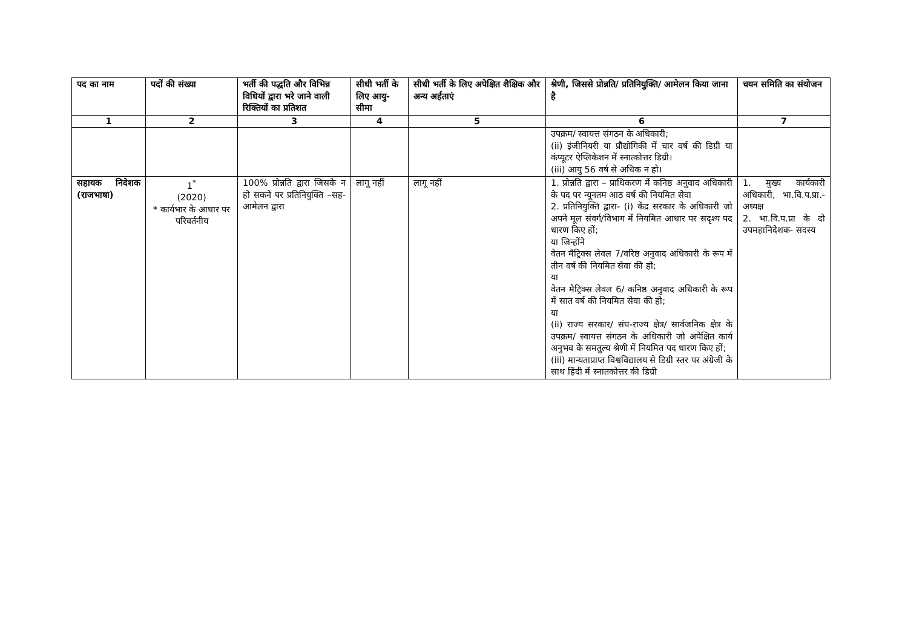| पद का नाम | पदों की संख्या | भर्ती की पद्धति और विभिन्न विधियों द्वारा भरे जाने वाली रिक्तियों का प्रतिशत | सीधी भर्ती के लिए आयु-सीमा | सीधी भर्ती के लिए अपेक्षित शैक्षिक और अन्य अर्हताएं | श्रेणी, जिससे प्रोन्नति/ प्रतिनियुक्ति/ आमेलन किया जाना है | चयन समिति का संयोजन |
| --- | --- | --- | --- | --- | --- | --- |
| 1 | 2 | 3 | 4 | 5 | 6 | 7 |
| | | | | | उपक्रम/ स्वायत्त संगठन के अधिकारी; (ii) इंजीनियरी या प्रौद्योगिकी में चार वर्ष की डिग्री या कंप्यूटर ऐप्लिकेशन में स्नात्कोत्तर डिग्री। (iii) आयु 56 वर्ष से अधिक न हो। | |
| सहायक निदेशक (राजभाषा) | 1<sup>*</sup> (2020) * कार्यभार के आधार पर परिवर्तनीय | 100% प्रोन्नति द्वारा जिसके न हो सकने पर प्रतिनियुक्ति –सह-आमेलन द्वारा | लागू नहीं | लागू नहीं | 1. प्रोन्नति द्वारा – प्राधिकरण में कनिष्ठ अनुवाद अधिकारी के पद पर न्यूनतम आठ वर्ष की नियमित सेवा 2. प्रतिनियुक्ति द्वारा- (i) केंद्र सरकार के अधिकारी जो अपने मूल संवर्ग/विभाग में नियमित आधार पर सदृश्य पद धारण किए हों; या जिन्होंने वेतन मैट्रिक्स लेवल 7/वरिष्ठ अनुवाद अधिकारी के रूप में तीन वर्ष की नियमित सेवा की हो; या वेतन मैट्रिक्स लेवल 6/ कनिष्ठ अनुवाद अधिकारी के रूप में सात वर्ष की नियमित सेवा की हो; या (ii) राज्य सरकार/ संघ-राज्य क्षेत्र/ सार्वजनिक क्षेत्र के उपक्रम/ स्वायत्त संगठन के अधिकारी जो अपेक्षित कार्य अनुभव के समतुल्य श्रेणी में नियमित पद धारण किए हों; (iii) मान्यताप्राप्त विश्वविद्यालय से डिग्री स्तर पर अंग्रेजी के साथ हिंदी में स्नातकोत्तर की डिग्री | 1. मुख्य कार्यकारी अधिकारी, भा.वि.प.प्रा.- अध्यक्ष 2. भा.वि.प.प्रा के दो उपमहानिदेशक- सदस्य |